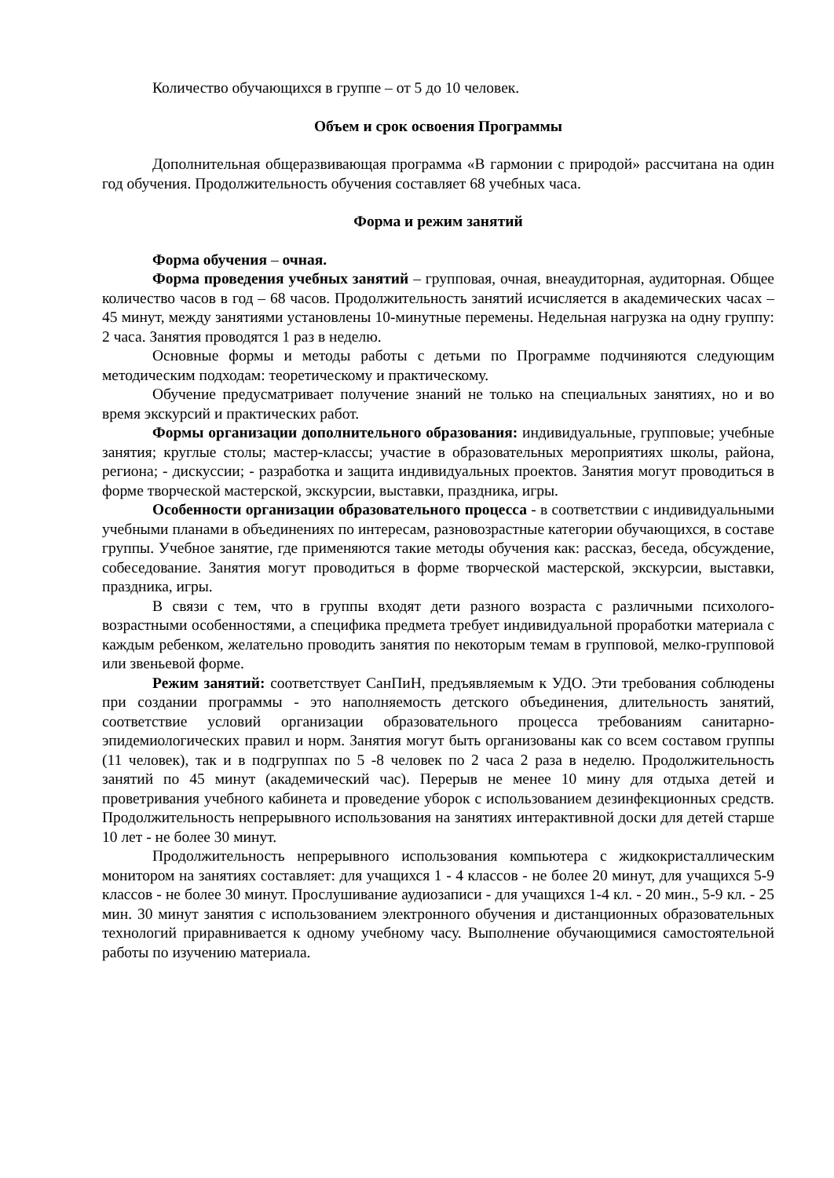Количество обучающихся в группе – от 5 до 10 человек.
Объем и срок освоения Программы
Дополнительная общеразвивающая программа «В гармонии с природой» рассчитана на один год обучения. Продолжительность обучения составляет 68 учебных часа.
Форма и режим занятий
Форма обучения – очная.
Форма проведения учебных занятий – групповая, очная, внеаудиторная, аудиторная. Общее количество часов в год – 68 часов. Продолжительность занятий исчисляется в академических часах – 45 минут, между занятиями установлены 10-минутные перемены. Недельная нагрузка на одну группу: 2 часа. Занятия проводятся 1 раз в неделю.
Основные формы и методы работы с детьми по Программе подчиняются следующим методическим подходам: теоретическому и практическому.
Обучение предусматривает получение знаний не только на специальных занятиях, но и во время экскурсий и практических работ.
Формы организации дополнительного образования: индивидуальные, групповые; учебные занятия; круглые столы; мастер-классы; участие в образовательных мероприятиях школы, района, региона; - дискуссии; - разработка и защита индивидуальных проектов. Занятия могут проводиться в форме творческой мастерской, экскурсии, выставки, праздника, игры.
Особенности организации образовательного процесса - в соответствии с индивидуальными учебными планами в объединениях по интересам, разновозрастные категории обучающихся, в составе группы. Учебное занятие, где применяются такие методы обучения как: рассказ, беседа, обсуждение, собеседование. Занятия могут проводиться в форме творческой мастерской, экскурсии, выставки, праздника, игры.
В связи с тем, что в группы входят дети разного возраста с различными психолого-возрастными особенностями, а специфика предмета требует индивидуальной проработки материала с каждым ребенком, желательно проводить занятия по некоторым темам в групповой, мелко-групповой или звеньевой форме.
Режим занятий: соответствует СанПиН, предъявляемым к УДО. Эти требования соблюдены при создании программы - это наполняемость детского объединения, длительность занятий, соответствие условий организации образовательного процесса требованиям санитарно-эпидемиологических правил и норм. Занятия могут быть организованы как со всем составом группы (11 человек), так и в подгруппах по 5 -8 человек по 2 часа 2 раза в неделю. Продолжительность занятий по 45 минут (академический час). Перерыв не менее 10 мину для отдыха детей и проветривания учебного кабинета и проведение уборок с использованием дезинфекционных средств. Продолжительность непрерывного использования на занятиях интерактивной доски для детей старше 10 лет - не более 30 минут.
Продолжительность непрерывного использования компьютера с жидкокристаллическим монитором на занятиях составляет: для учащихся 1 - 4 классов - не более 20 минут, для учащихся 5-9 классов - не более 30 минут. Прослушивание аудиозаписи - для учащихся 1-4 кл. - 20 мин., 5-9 кл. - 25 мин. 30 минут занятия с использованием электронного обучения и дистанционных образовательных технологий приравнивается к одному учебному часу. Выполнение обучающимися самостоятельной работы по изучению материала.